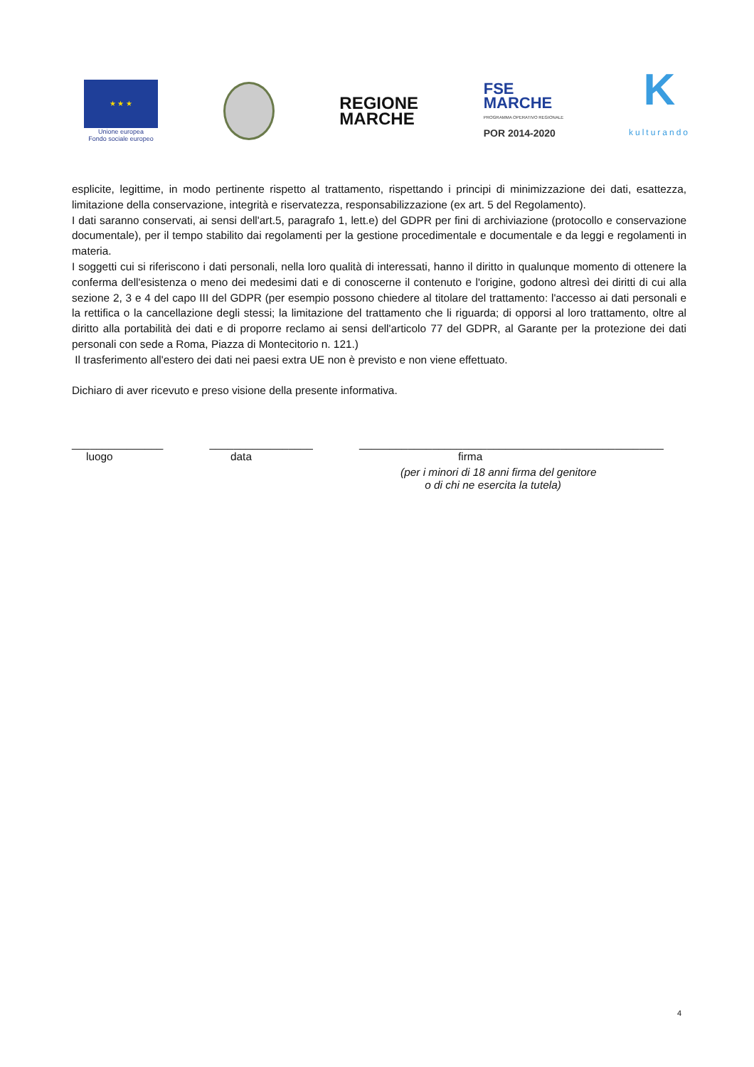★ ★ ★
Unione europea
Fondo sociale europeo
REGIONE
MARCHE
FSE
MARCHE
PROGRAMMA OPERATIVO REGIONALE
POR 2014-2020
K
kulturando
esplicite, legittime, in modo pertinente rispetto al trattamento, rispettando i principi di minimizzazione dei dati, esattezza, limitazione della conservazione, integrità e riservatezza, responsabilizzazione (ex art. 5 del Regolamento).
I dati saranno conservati, ai sensi dell'art.5, paragrafo 1, lett.e) del GDPR per fini di archiviazione (protocollo e conservazione documentale), per il tempo stabilito dai regolamenti per la gestione procedimentale e documentale e da leggi e regolamenti in materia.
I soggetti cui si riferiscono i dati personali, nella loro qualità di interessati, hanno il diritto in qualunque momento di ottenere la conferma dell'esistenza o meno dei medesimi dati e di conoscerne il contenuto e l'origine, godono altresì dei diritti di cui alla sezione 2, 3 e 4 del capo III del GDPR (per esempio possono chiedere al titolare del trattamento: l'accesso ai dati personali e la rettifica o la cancellazione degli stessi; la limitazione del trattamento che li riguarda; di opporsi al loro trattamento, oltre al diritto alla portabilità dei dati e di proporre reclamo ai sensi dell'articolo 77 del GDPR, al Garante per la protezione dei dati personali con sede a Roma, Piazza di Montecitorio n. 121.)
Il trasferimento all'estero dei dati nei paesi extra UE non è previsto e non viene effettuato.
Dichiaro di aver ricevuto e preso visione della presente informativa.
_______________ _________________ __________________________________________________
luogo data firma
(per i minori di 18 anni firma del genitore
o di chi ne esercita la tutela)
4